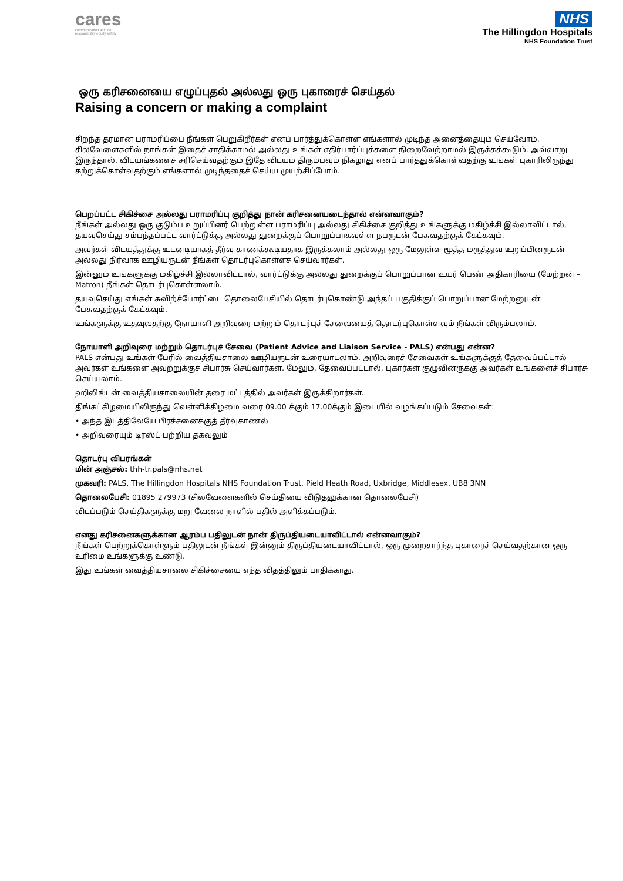cares
communication attitude
responsibility equity safety
NHS
The Hillingdon Hospitals
NHS Foundation Trust
ஒரு கரிசனையை எழுப்புதல் அல்லது ஒரு புகாரைச் செய்தல்
Raising a concern or making a complaint
சிறந்த தரமான பராமரிப்பை நீங்கள் பெறுகிறீர்கள் எனப் பார்த்துக்கொள்ள எங்களால் முடிந்த அனைத்தையும் செய்வோம். சிலவேளைகளில் நாங்கள் இதைச் சாதிக்காமல் அல்லது உங்கள் எதிர்பார்ப்புக்களை நிறைவேற்றாமல் இருக்கக்கூடும். அவ்வாறு இருந்தால், விடயங்களைச் சரிசெய்வதற்கும் இதே விடயம் திரும்பவும் நிகழாது எனப் பார்த்துக்கொள்வதற்கு உங்கள் புகாரிலிருந்து கற்றுக்கொள்வதற்கும் எங்களால் முடிந்ததைச் செய்ய முயற்சிப்போம்.
பெறப்பட்ட சிகிச்சை அல்லது பராமரிப்பு குறித்து நான் கரிசனையடைந்தால் என்னவாகும்?
நீங்கள் அல்லது ஒரு குடும்ப உறுப்பினர் பெற்றுள்ள பராமரிப்பு அல்லது சிகிச்சை குறித்து உங்களுக்கு மகிழ்ச்சி இல்லாவிட்டால், தயவுசெய்து சம்பந்தப்பட்ட வார்ட்டுக்கு அல்லது துறைக்குப் பொறுப்பாகவுள்ள நபருடன் பேசுவதற்குக் கேட்கவும்.
அவர்கள் விடயத்துக்கு உடனடியாகத் தீர்வு காணக்கூடியதாக இருக்கலாம் அல்லது ஒரு மேலுள்ள மூத்த மருத்துவ உறுப்பினருடன் அல்லது நிர்வாக ஊழியருடன் நீங்கள் தொடர்புகொள்ளச் செய்வார்கள்.
இன்னும் உங்களுக்கு மகிழ்ச்சி இல்லாவிட்டால், வார்ட்டுக்கு அல்லது துறைக்குப் பொறுப்பான உயர் பெண் அதிகாரியை (மேற்றன் – Matron) நீங்கள் தொடர்புகொள்ளலாம்.
தயவுசெய்து எங்கள் சுவிற்ச்போர்ட்டை தொலைபேசியில் தொடர்புகொண்டு அந்தப் பகுதிக்குப் பொறுப்பான மேற்றனுடன் பேசுவதற்குக் கேட்கவும்.
உங்களுக்கு உதவுவதற்கு நோயாளி அறிவுரை மற்றும் தொடர்புச் சேவையைத் தொடர்புகொள்ளவும் நீங்கள் விரும்பலாம்.
நோயாளி அறிவுரை மற்றும் தொடர்புச் சேவை (Patient Advice and Liaison Service - PALS) என்பது என்ன?
PALS என்பது உங்கள் பேரில் வைத்தியசாலை ஊழியருடன் உரையாடலாம். அறிவுரைச் சேவைகள் உங்களுக்குத் தேவைப்பட்டால் அவர்கள் உங்களை அவற்றுக்குச் சிபார்சு செய்வார்கள். மேலும், தேவைப்பட்டால், புகார்கள் குழுவினருக்கு அவர்கள் உங்களைச் சிபார்சு செய்யலாம்.
ஹிலிங்டன் வைத்தியசாலையின் தரை மட்டத்தில் அவர்கள் இருக்கிறார்கள்.
திங்கட்கிழமையிலிருந்து வெள்ளிக்கிழமை வரை 09.00 க்கும் 17.00க்கும் இடையில் வழங்கப்படும் சேவைகள்:
• அந்த இடத்திலேயே பிரச்சனைக்குத் தீர்வுகாணல்
• அறிவுரையும் டிரஸ்ட் பற்றிய தகவலும்
தொடர்பு விபரங்கள்
மின் அஞ்சல்: thh-tr.pals@nhs.net
முகவரி: PALS, The Hillingdon Hospitals NHS Foundation Trust, Pield Heath Road, Uxbridge, Middlesex, UB8 3NN
தொலைபேசி: 01895 279973 (சிலவேளைகளில் செய்தியை விடுதலுக்கான தொலைபேசி)
விடப்படும் செய்திகளுக்கு மறு வேலை நாளில் பதில் அளிக்கப்படும்.
எனது கரிசனைகளுக்கான ஆரம்ப பதிலுடன் நான் திருப்தியடையாவிட்டால் என்னவாகும்?
நீங்கள் பெற்றுக்கொள்ளும் பதிலுடன் நீங்கள் இன்னும் திருப்தியடையாவிட்டால், ஒரு முறைசார்ந்த புகாரைச் செய்வதற்கான ஒரு உரிமை உங்களுக்கு உண்டு.
இது உங்கள் வைத்தியசாலை சிகிச்சையை எந்த விதத்திலும் பாதிக்காது.